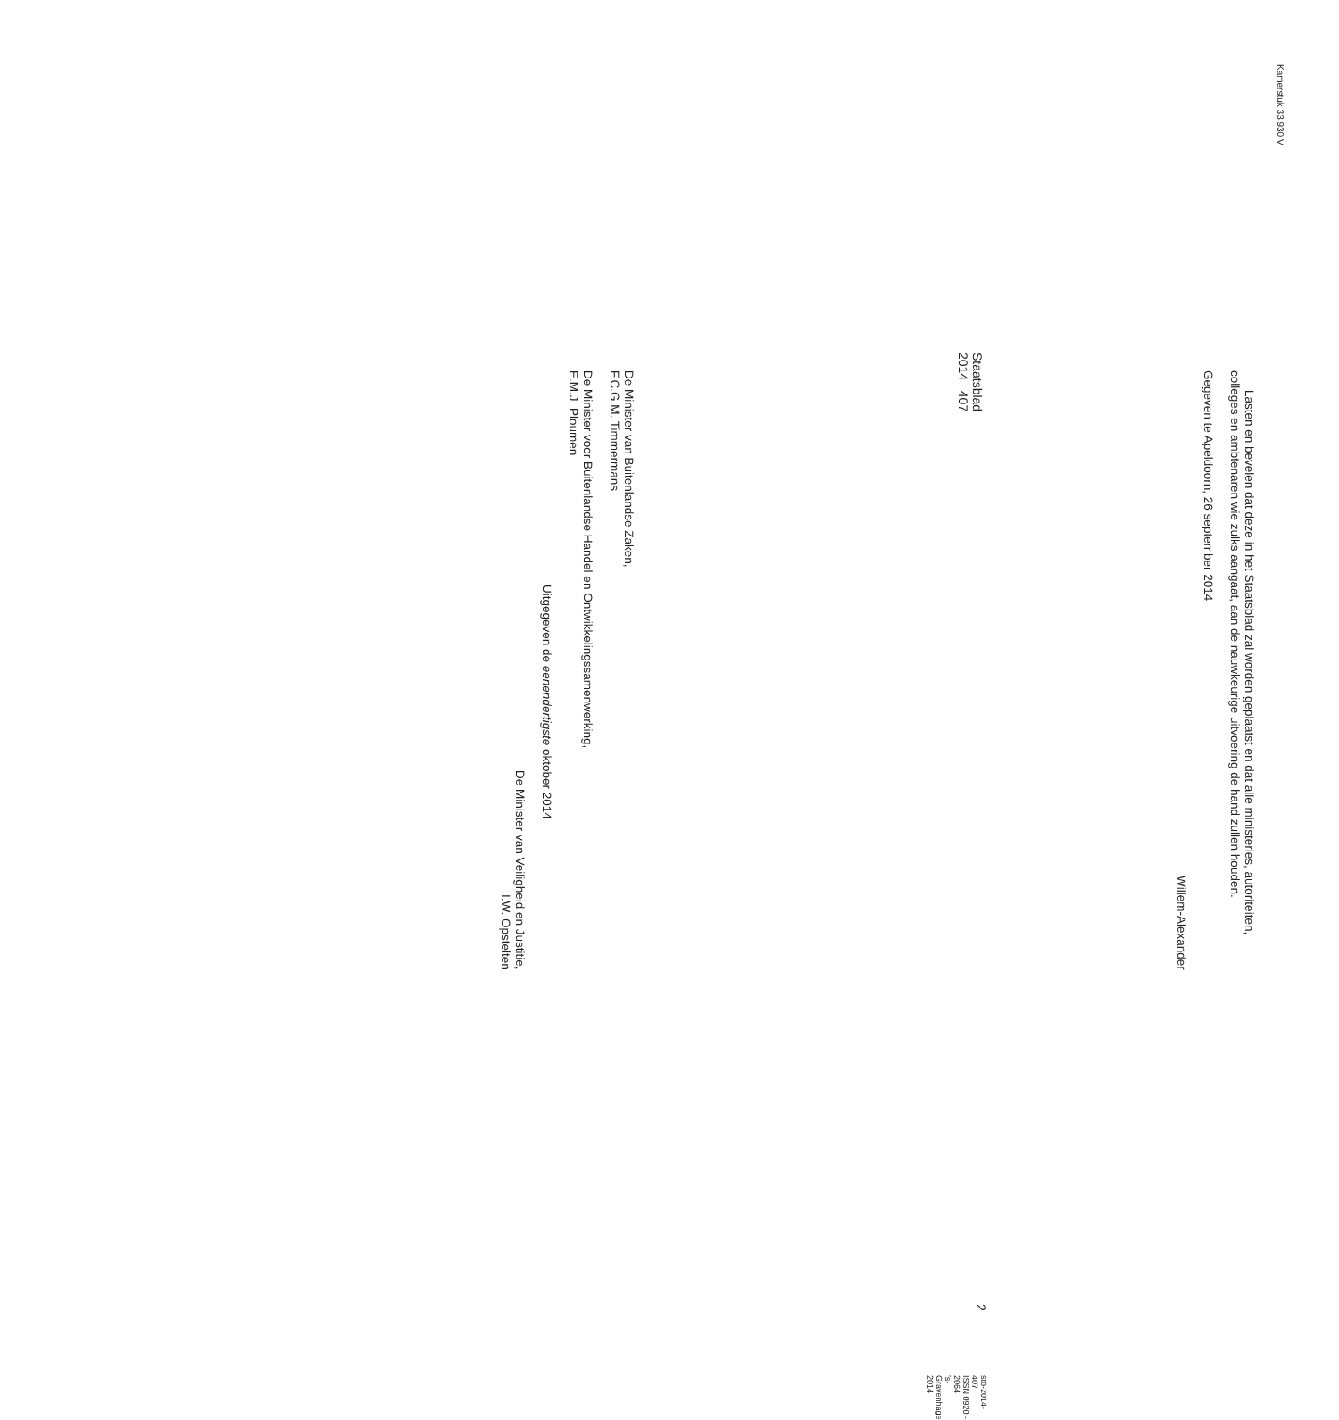Kamerstuk 33 930 V
Lasten en bevelen dat deze in het Staatsblad zal worden geplaatst en dat alle ministeries, autoriteiten, colleges en ambtenaren wie zulks aangaat, aan de nauwkeurige uitvoering de hand zullen houden.
Gegeven te Apeldoorn, 26 september 2014
Willem-Alexander
De Minister van Buitenlandse Zaken,
F.C.G.M. Timmermans
De Minister voor Buitenlandse Handel en Ontwikkelingssamenwerking,
E.M.J. Ploumen
Uitgegeven de eenendertigste oktober 2014
De Minister van Veiligheid en Justitie,
I.W. Opstelten
Staatsblad 2014 407
2
stb-2014-407
ISSN 0920 - 2064
’s-Gravenhage 2014